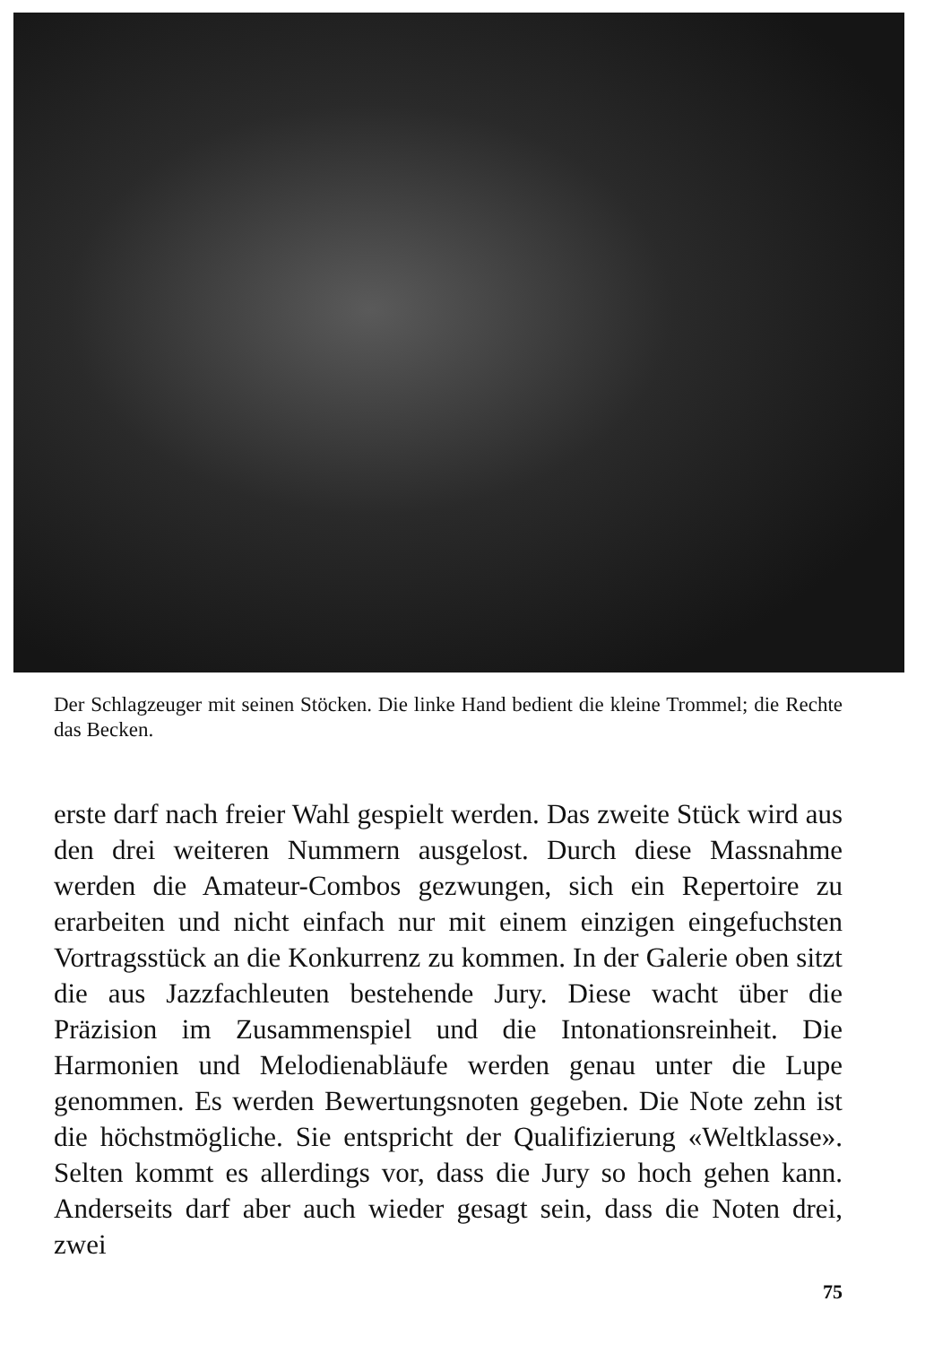Der Schlagzeuger mit seinen Stöcken. Die linke Hand bedient die kleine Trommel; die Rechte das Becken.
erste darf nach freier Wahl gespielt werden. Das zweite Stück wird aus den drei weiteren Nummern ausgelost. Durch diese Massnahme werden die Amateur-Combos gezwungen, sich ein Repertoire zu erarbeiten und nicht einfach nur mit einem einzigen eingefuchsten Vortragsstück an die Konkurrenz zu kommen. In der Galerie oben sitzt die aus Jazzfachleuten bestehende Jury. Diese wacht über die Präzision im Zusammenspiel und die Intonationsreinheit. Die Harmonien und Melodienabläufe werden genau unter die Lupe genommen. Es werden Bewertungsnoten gegeben. Die Note zehn ist die höchstmögliche. Sie entspricht der Qualifizierung «Weltklasse». Selten kommt es allerdings vor, dass die Jury so hoch gehen kann. Anderseits darf aber auch wieder gesagt sein, dass die Noten drei, zwei
75